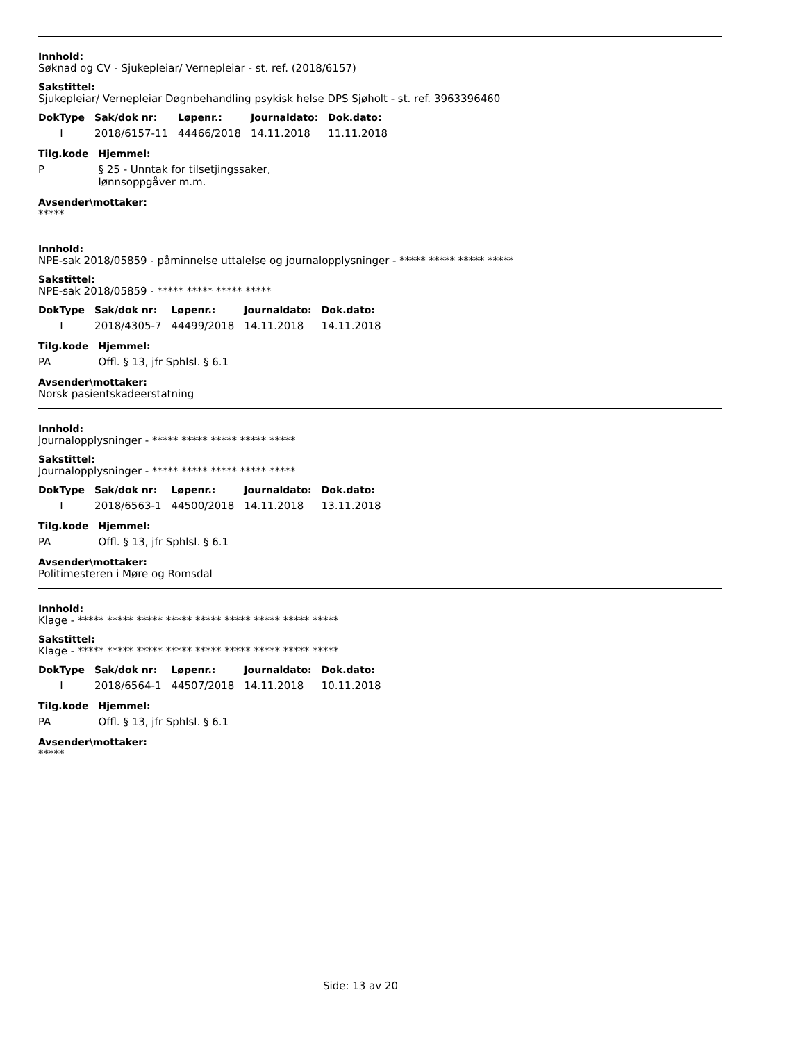Innhold:
Søknad og CV - Sjukepleiar/ Vernepleiar - st. ref. (2018/6157)
Sakstittel:
Sjukepleiar/ Vernepleiar Døgnbehandling psykisk helse DPS Sjøholt - st. ref. 3963396460
| DokType | Sak/dok nr: | Løpenr.: | Journaldato: | Dok.dato: |
| --- | --- | --- | --- | --- |
| I | 2018/6157-11 | 44466/2018 | 14.11.2018 | 11.11.2018 |
| Tilg.kode | Hjemmel: |
| --- | --- |
| P | § 25 - Unntak for tilsetjingssaker, lønnsoppgåver m.m. |
Avsender\mottaker:
*****
Innhold:
NPE-sak 2018/05859 - påminnelse uttalelse og journalopplysninger - ***** ***** ***** *****
Sakstittel:
NPE-sak 2018/05859 - ***** ***** ***** *****
| DokType | Sak/dok nr: | Løpenr.: | Journaldato: | Dok.dato: |
| --- | --- | --- | --- | --- |
| I | 2018/4305-7 | 44499/2018 | 14.11.2018 | 14.11.2018 |
| Tilg.kode | Hjemmel: |
| --- | --- |
| PA | Offl. § 13, jfr Sphlsl. § 6.1 |
Avsender\mottaker:
Norsk pasientskadeerstatning
Innhold:
Journalopplysninger - ***** ***** ***** ***** *****
Sakstittel:
Journalopplysninger - ***** ***** ***** ***** *****
| DokType | Sak/dok nr: | Løpenr.: | Journaldato: | Dok.dato: |
| --- | --- | --- | --- | --- |
| I | 2018/6563-1 | 44500/2018 | 14.11.2018 | 13.11.2018 |
| Tilg.kode | Hjemmel: |
| --- | --- |
| PA | Offl. § 13, jfr Sphlsl. § 6.1 |
Avsender\mottaker:
Politimesteren i Møre og Romsdal
Innhold:
Klage - ***** ***** ***** ***** ***** ***** ***** ***** *****
Sakstittel:
Klage - ***** ***** ***** ***** ***** ***** ***** ***** *****
| DokType | Sak/dok nr: | Løpenr.: | Journaldato: | Dok.dato: |
| --- | --- | --- | --- | --- |
| I | 2018/6564-1 | 44507/2018 | 14.11.2018 | 10.11.2018 |
| Tilg.kode | Hjemmel: |
| --- | --- |
| PA | Offl. § 13, jfr Sphlsl. § 6.1 |
Avsender\mottaker:
*****
Side: 13 av 20